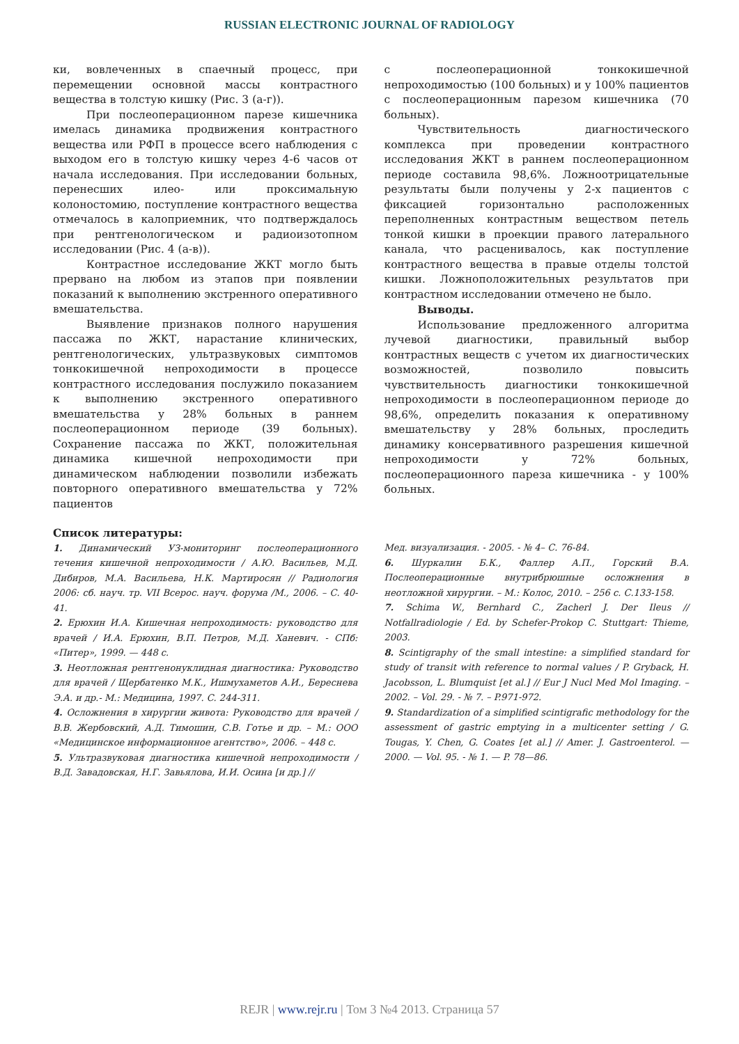RUSSIAN ELECTRONIC JOURNAL OF RADIOLOGY
ки, вовлеченных в спаечный процесс, при перемещении основной массы контрастного вещества в толстую кишку (Рис. 3 (а-г)).
При послеоперационном парезе кишечника имелась динамика продвижения контрастного вещества или РФП в процессе всего наблюдения с выходом его в толстую кишку через 4-6 часов от начала исследования. При исследовании больных, перенесших илео- или проксимальную колоностомию, поступление контрастного вещества отмечалось в калоприемник, что подтверждалось при рентгенологическом и радиоизотопном исследовании (Рис. 4 (а-в)).
Контрастное исследование ЖКТ могло быть прервано на любом из этапов при появлении показаний к выполнению экстренного оперативного вмешательства.
Выявление признаков полного нарушения пассажа по ЖКТ, нарастание клинических, рентгенологических, ультразвуковых симптомов тонкокишечной непроходимости в процессе контрастного исследования послужило показанием к выполнению экстренного оперативного вмешательства у 28% больных в раннем послеоперационном периоде (39 больных). Сохранение пассажа по ЖКТ, положительная динамика кишечной непроходимости при динамическом наблюдении позволили избежать повторного оперативного вмешательства у 72% пациентов
с послеоперационной тонкокишечной непроходимостью (100 больных) и у 100% пациентов с послеоперационным парезом кишечника (70 больных).
Чувствительность диагностического комплекса при проведении контрастного исследования ЖКТ в раннем послеоперационном периоде составила 98,6%. Ложноотрицательные результаты были получены у 2-х пациентов с фиксацией горизонтально расположенных переполненных контрастным веществом петель тонкой кишки в проекции правого латерального канала, что расценивалось, как поступление контрастного вещества в правые отделы толстой кишки. Ложноположительных результатов при контрастном исследовании отмечено не было.
Выводы.
Использование предложенного алгоритма лучевой диагностики, правильный выбор контрастных веществ с учетом их диагностических возможностей, позволило повысить чувствительность диагностики тонкокишечной непроходимости в послеоперационном периоде до 98,6%, определить показания к оперативному вмешательству у 28% больных, проследить динамику консервативного разрешения кишечной непроходимости у 72% больных, послеоперационного пареза кишечника - у 100% больных.
Список литературы:
1. Динамический УЗ-мониторинг послеоперационного течения кишечной непроходимости / А.Ю. Васильев, М.Д. Дибиров, М.А. Васильева, Н.К. Мартиросян // Радиология 2006: сб. науч. тр. VII Всерос. науч. форума /М., 2006. – С. 40-41.
2. Ерюхин И.А. Кишечная непроходимость: руководство для врачей / И.А. Ерюхин, В.П. Петров, М.Д. Ханевич. - СПб: «Питер», 1999. — 448 с.
3. Неотложная рентгенонуклидная диагностика: Руководство для врачей / Щербатенко М.К., Ишмухаметов А.И., Береснева Э.А. и др.- М.: Медицина, 1997. С. 244-311.
4. Осложнения в хирургии живота: Руководство для врачей / В.В. Жербовский, А.Д. Тимошин, С.В. Готье и др. – М.: ООО «Медицинское информационное агентство», 2006. – 448 с.
5. Ультразвуковая диагностика кишечной непроходимости / В.Д. Завадовская, Н.Г. Завьялова, И.И. Осина [и др.] //
Мед. визуализация. - 2005. - № 4– С. 76-84.
6. Шуркалин Б.К., Фаллер А.П., Горский В.А. Послеоперационные внутрибрюшные осложнения в неотложной хирургии. – М.: Колос, 2010. – 256 с. С.133-158.
7. Schima W., Bernhard C., Zacherl J. Der Ileus // Notfallradiologie / Ed. by Schefer-Prokop C. Stuttgart: Thieme, 2003.
8. Scintigraphy of the small intestine: a simplified standard for study of transit with reference to normal values / P. Gryback, H. Jacobsson, L. Blumquist [et al.] // Eur J Nucl Med Mol Imaging. – 2002. – Vol. 29. - № 7. – P.971-972.
9. Standardization of a simplified scintigrafic methodology for the assessment of gastric emptying in a multicenter setting / G. Tougas, Y. Chen, G. Coates [et al.] // Amer. J. Gastroenterol. — 2000. — Vol. 95. - № 1. — P. 78—86.
REJR | www.rejr.ru | Том 3 №4 2013. Страница 57